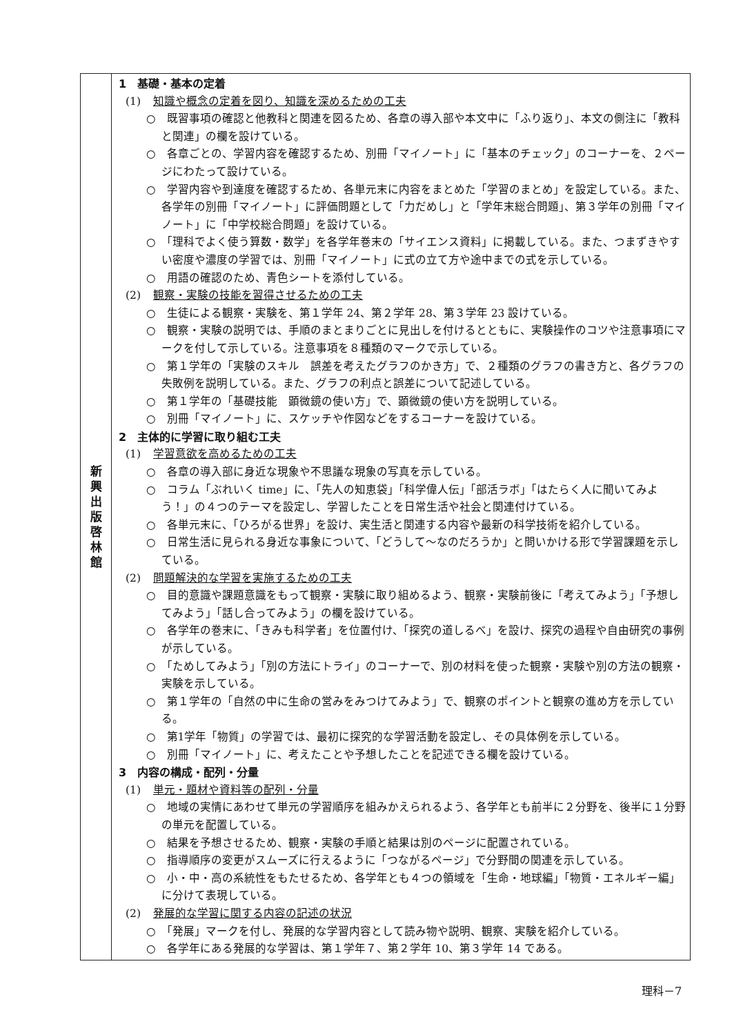| 新 興 出 版 啓 林 館 | 1 基礎・基本の定着 (1) 知識や概念の定着を図り、知識を深めるための工夫 ○ 既習事項の確認と他教科と関連を図るため、各章の導入部や本文中に「ふり返り」、本文の側注に「教科と関連」の欄を設けている。 ○ 各章ごとの、学習内容を確認するため、別冊「マイノート」に「基本のチェック」のコーナーを、２ページにわたって設けている。 ○ 学習内容や到達度を確認するため、各単元末に内容をまとめた「学習のまとめ」を設定している。また、各学年の別冊「マイノート」に評価問題として「力だめし」と「学年末総合問題」、第３学年の別冊「マイノート」に「中学校総合問題」を設けている。 ○ 「理科でよく使う算数・数学」を各学年巻末の「サイエンス資料」に掲載している。また、つまずきやすい密度や濃度の学習では、別冊「マイノート」に式の立て方や途中までの式を示している。 ○ 用語の確認のため、青色シートを添付している。 (2) 観察・実験の技能を習得させるための工夫 ○ 生徒による観察・実験を、第１学年 24、第２学年 28、第３学年 23 設けている。 ○ 観察・実験の説明では、手順のまとまりごとに見出しを付けるとともに、実験操作のコツや注意事項にマークを付して示している。注意事項を８種類のマークで示している。 ○ 第１学年の「実験のスキル 誤差を考えたグラフのかき方」で、２種類のグラフの書き方と、各グラフの失敗例を説明している。また、グラフの利点と誤差について記述している。 ○ 第１学年の「基礎技能 顕微鏡の使い方」で、顕微鏡の使い方を説明している。 ○ 別冊「マイノート」に、スケッチや作図などをするコーナーを設けている。 2 主体的に学習に取り組む工夫 (1) 学習意欲を高めるための工夫 ○ 各章の導入部に身近な現象や不思議な現象の写真を示している。 ○ コラム「ぶれいく time」に、「先人の知恵袋」「科学偉人伝」「部活ラボ」「はたらく人に聞いてみよう！」の４つのテーマを設定し、学習したことを日常生活や社会と関連付けている。 ○ 各単元末に、「ひろがる世界」を設け、実生活と関連する内容や最新の科学技術を紹介している。 ○ 日常生活に見られる身近な事象について、「どうして～なのだろうか」と問いかける形で学習課題を示している。 (2) 問題解決的な学習を実施するための工夫 ○ 目的意識や課題意識をもって観察・実験に取り組めるよう、観察・実験前後に「考えてみよう」「予想してみよう」「話し合ってみよう」の欄を設けている。 ○ 各学年の巻末に、「きみも科学者」を位置付け、「探究の道しるべ」を設け、探究の過程や自由研究の事例が示している。 ○ 「ためしてみよう」「別の方法にトライ」のコーナーで、別の材料を使った観察・実験や別の方法の観察・実験を示している。 ○ 第１学年の「自然の中に生命の営みをみつけてみよう」で、観察のポイントと観察の進め方を示している。 ○ 第1学年「物質」の学習では、最初に探究的な学習活動を設定し、その具体例を示している。 ○ 別冊「マイノート」に、考えたことや予想したことを記述できる欄を設けている。 3 内容の構成・配列・分量 (1) 単元・題材や資料等の配列・分量 ○ 地域の実情にあわせて単元の学習順序を組みかえられるよう、各学年とも前半に２分野を、後半に１分野の単元を配置している。 ○ 結果を予想させるため、観察・実験の手順と結果は別のページに配置されている。 ○ 指導順序の変更がスムーズに行えるように「つながるページ」で分野間の関連を示している。 ○ 小・中・高の系統性をもたせるため、各学年とも４つの領域を「生命・地球編」「物質・エネルギー編」に分けて表現している。 (2) 発展的な学習に関する内容の記述の状況 ○ 「発展」マークを付し、発展的な学習内容として読み物や説明、観察、実験を紹介している。 ○ 各学年にある発展的な学習は、第１学年７、第２学年 10、第３学年 14 である。 |
理科－7